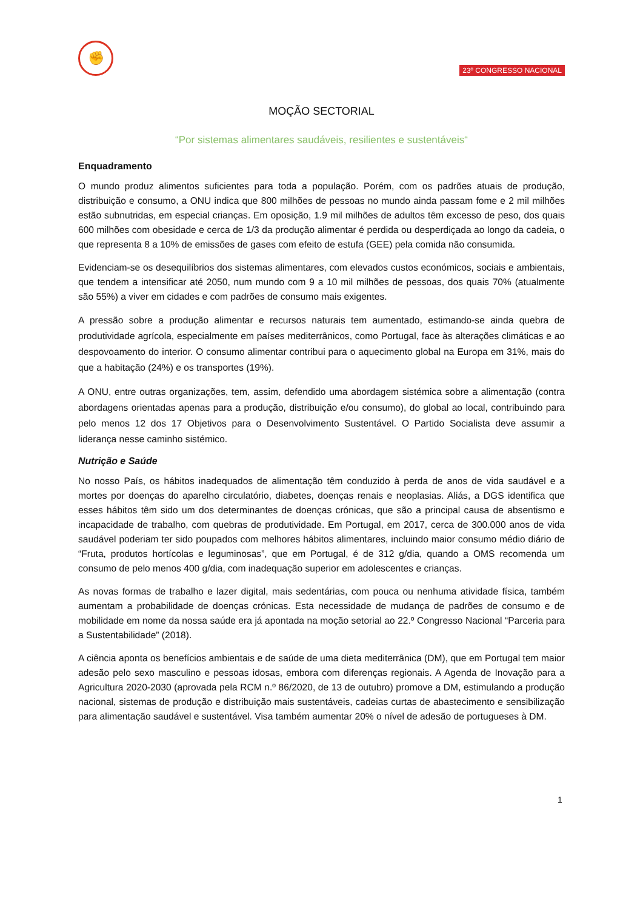✊
23º CONGRESSO NACIONAL
MOÇÃO SECTORIAL
“Por sistemas alimentares saudáveis, resilientes e sustentáveis“
Enquadramento
O mundo produz alimentos suficientes para toda a população. Porém, com os padrões atuais de produção, distribuição e consumo, a ONU indica que 800 milhões de pessoas no mundo ainda passam fome e 2 mil milhões estão subnutridas, em especial crianças. Em oposição, 1.9 mil milhões de adultos têm excesso de peso, dos quais 600 milhões com obesidade e cerca de 1/3 da produção alimentar é perdida ou desperdiçada ao longo da cadeia, o que representa 8 a 10% de emissões de gases com efeito de estufa (GEE) pela comida não consumida.
Evidenciam-se os desequilíbrios dos sistemas alimentares, com elevados custos económicos, sociais e ambientais, que tendem a intensificar até 2050, num mundo com 9 a 10 mil milhões de pessoas, dos quais 70% (atualmente são 55%) a viver em cidades e com padrões de consumo mais exigentes.
A pressão sobre a produção alimentar e recursos naturais tem aumentado, estimando-se ainda quebra de produtividade agrícola, especialmente em países mediterrânicos, como Portugal, face às alterações climáticas e ao despovoamento do interior. O consumo alimentar contribui para o aquecimento global na Europa em 31%, mais do que a habitação (24%) e os transportes (19%).
A ONU, entre outras organizações, tem, assim, defendido uma abordagem sistémica sobre a alimentação (contra abordagens orientadas apenas para a produção, distribuição e/ou consumo), do global ao local, contribuindo para pelo menos 12 dos 17 Objetivos para o Desenvolvimento Sustentável. O Partido Socialista deve assumir a liderança nesse caminho sistémico.
Nutrição e Saúde
No nosso País, os hábitos inadequados de alimentação têm conduzido à perda de anos de vida saudável e a mortes por doenças do aparelho circulatório, diabetes, doenças renais e neoplasias. Aliás, a DGS identifica que esses hábitos têm sido um dos determinantes de doenças crónicas, que são a principal causa de absentismo e incapacidade de trabalho, com quebras de produtividade. Em Portugal, em 2017, cerca de 300.000 anos de vida saudável poderiam ter sido poupados com melhores hábitos alimentares, incluindo maior consumo médio diário de “Fruta, produtos hortícolas e leguminosas”, que em Portugal, é de 312 g/dia, quando a OMS recomenda um consumo de pelo menos 400 g/dia, com inadequação superior em adolescentes e crianças.
As novas formas de trabalho e lazer digital, mais sedentárias, com pouca ou nenhuma atividade física, também aumentam a probabilidade de doenças crónicas. Esta necessidade de mudança de padrões de consumo e de mobilidade em nome da nossa saúde era já apontada na moção setorial ao 22.º Congresso Nacional “Parceria para a Sustentabilidade” (2018).
A ciência aponta os benefícios ambientais e de saúde de uma dieta mediterrânica (DM), que em Portugal tem maior adesão pelo sexo masculino e pessoas idosas, embora com diferenças regionais. A Agenda de Inovação para a Agricultura 2020-2030 (aprovada pela RCM n.º 86/2020, de 13 de outubro) promove a DM, estimulando a produção nacional, sistemas de produção e distribuição mais sustentáveis, cadeias curtas de abastecimento e sensibilização para alimentação saudável e sustentável. Visa também aumentar 20% o nível de adesão de portugueses à DM.
1